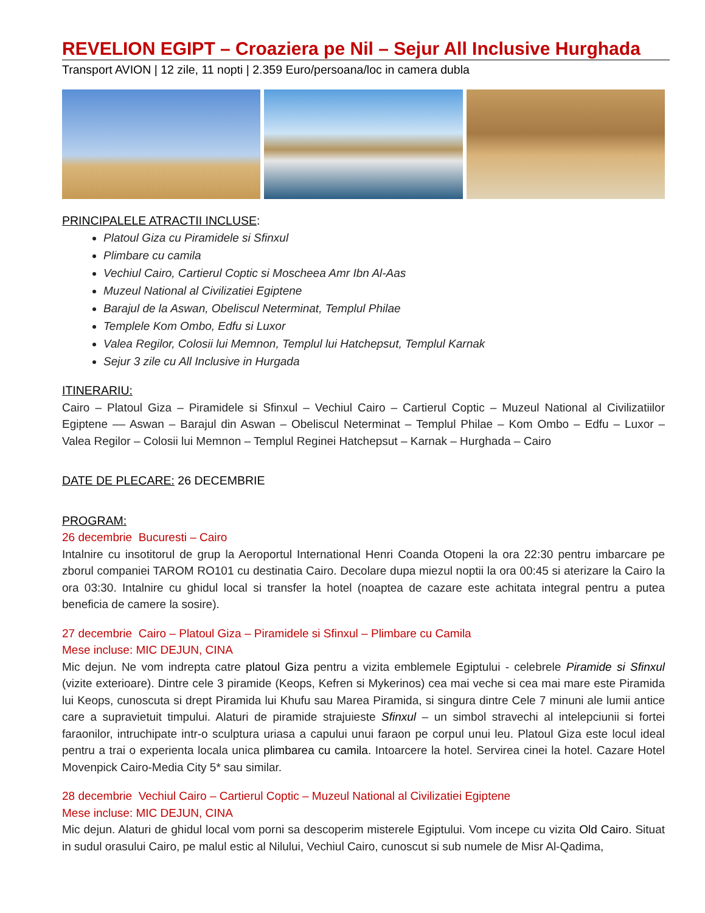REVELION EGIPT – Croaziera pe Nil – Sejur All Inclusive Hurghada
Transport AVION | 12 zile, 11 nopti | 2.359 Euro/persoana/loc in camera dubla
PRINCIPALELE ATRACTII INCLUSE:
Platoul Giza cu Piramidele si Sfinxul
Plimbare cu camila
Vechiul Cairo, Cartierul Coptic si Moscheea Amr Ibn Al-Aas
Muzeul National al Civilizatiei Egiptene
Barajul de la Aswan, Obeliscul Neterminat, Templul Philae
Templele Kom Ombo, Edfu si Luxor
Valea Regilor, Colosii lui Memnon, Templul lui Hatchepsut, Templul Karnak
Sejur 3 zile cu All Inclusive in Hurgada
ITINERARIU:
Cairo – Platoul Giza – Piramidele si Sfinxul – Vechiul Cairo – Cartierul Coptic – Muzeul National al Civilizatiilor Egiptene –– Aswan – Barajul din Aswan – Obeliscul Neterminat – Templul Philae – Kom Ombo – Edfu – Luxor – Valea Regilor – Colosii lui Memnon – Templul Reginei Hatchepsut – Karnak – Hurghada – Cairo
DATE DE PLECARE: 26 DECEMBRIE
PROGRAM:
26 decembrie Bucuresti – Cairo
Intalnire cu insotitorul de grup la Aeroportul International Henri Coanda Otopeni la ora 22:30 pentru imbarcare pe zborul companiei TAROM RO101 cu destinatia Cairo. Decolare dupa miezul noptii la ora 00:45 si aterizare la Cairo la ora 03:30. Intalnire cu ghidul local si transfer la hotel (noaptea de cazare este achitata integral pentru a putea beneficia de camere la sosire).
27 decembrie Cairo – Platoul Giza – Piramidele si Sfinxul – Plimbare cu Camila
Mese incluse: MIC DEJUN, CINA
Mic dejun. Ne vom indrepta catre platoul Giza pentru a vizita emblemele Egiptului - celebrele Piramide si Sfinxul (vizite exterioare). Dintre cele 3 piramide (Keops, Kefren si Mykerinos) cea mai veche si cea mai mare este Piramida lui Keops, cunoscuta si drept Piramida lui Khufu sau Marea Piramida, si singura dintre Cele 7 minuni ale lumii antice care a supravietuit timpului. Alaturi de piramide strajuieste Sfinxul – un simbol stravechi al intelepciunii si fortei faraonilor, intruchipate intr-o sculptura uriasa a capului unui faraon pe corpul unui leu. Platoul Giza este locul ideal pentru a trai o experienta locala unica plimbarea cu camila. Intoarcere la hotel. Servirea cinei la hotel. Cazare Hotel Movenpick Cairo-Media City 5* sau similar.
28 decembrie Vechiul Cairo – Cartierul Coptic – Muzeul National al Civilizatiei Egiptene
Mese incluse: MIC DEJUN, CINA
Mic dejun. Alaturi de ghidul local vom porni sa descoperim misterele Egiptului. Vom incepe cu vizita Old Cairo. Situat in sudul orasului Cairo, pe malul estic al Nilului, Vechiul Cairo, cunoscut si sub numele de Misr Al-Qadima,